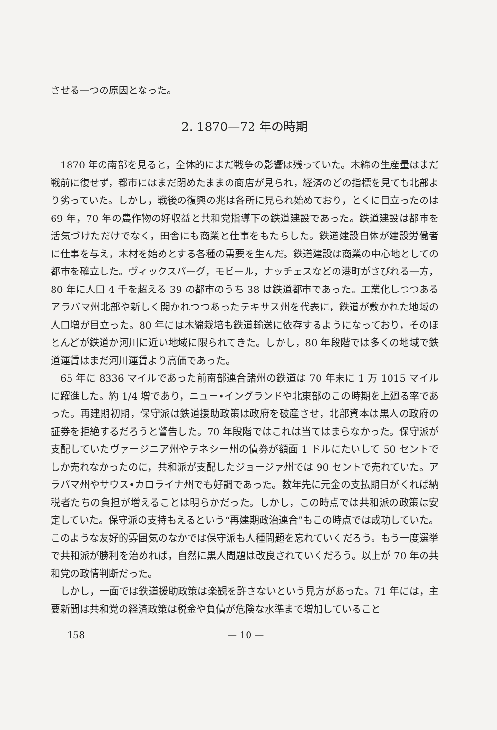させる一つの原因となった。
2. 1870—72 年の時期
1870 年の南部を見ると，全体的にまだ戦争の影響は残っていた。木綿の生産量はまだ戦前に復せず，都市にはまだ閉めたままの商店が見られ，経済のどの指標を見ても北部より劣っていた。しかし，戦後の復興の兆は各所に見られ始めており，とくに目立ったのは 69 年，70 年の農作物の好収益と共和党指導下の鉄道建設であった。鉄道建設は都市を活気づけただけでなく，田舎にも商業と仕事をもたらした。鉄道建設自体が建設労働者に仕事を与え，木材を始めとする各種の需要を生んだ。鉄道建設は商業の中心地としての都市を確立した。ヴィックスバーグ，モビール，ナッチェスなどの港町がさびれる一方，80 年に人口 4 千を超える 39 の都市のうち 38 は鉄道都市であった。工業化しつつあるアラバマ州北部や新しく開かれつつあったテキサス州を代表に，鉄道が敷かれた地域の人口増が目立った。80 年には木綿栽培も鉄道輸送に依存するようになっており，そのほとんどが鉄道か河川に近い地域に限られてきた。しかし，80 年段階では多くの地域で鉄道運賃はまだ河川運賃より高価であった。
65 年に 8336 マイルであった前南部連合諸州の鉄道は 70 年末に 1 万 1015 マイルに躍進した。約 1/4 増であり，ニュー•イングランドや北東部のこの時期を上廻る率であった。再建期初期，保守派は鉄道援助政策は政府を破産させ，北部資本は黒人の政府の証券を拒絶するだろうと警告した。70 年段階ではこれは当てはまらなかった。保守派が支配していたヴァージニア州やテネシー州の債券が額面 1 ドルにたいして 50 セントでしか売れなかったのに，共和派が支配したジョージァ州では 90 セントで売れていた。アラバマ州やサウス•カロライナ州でも好調であった。数年先に元金の支払期日がくれば納税者たちの負担が増えることは明らかだった。しかし，この時点では共和派の政策は安定していた。保守派の支持もえるという“再建期政治連合”もこの時点では成功していた。このような友好的雰囲気のなかでは保守派も人種問題を忘れていくだろう。もう一度選挙で共和派が勝利を治めれば，自然に黒人問題は改良されていくだろう。以上が 70 年の共和党の政情判断だった。
しかし，一面では鉄道援助政策は楽観を許さないという見方があった。71 年には，主要新聞は共和党の経済政策は税金や負債が危険な水準まで増加していること
158 — 10 —